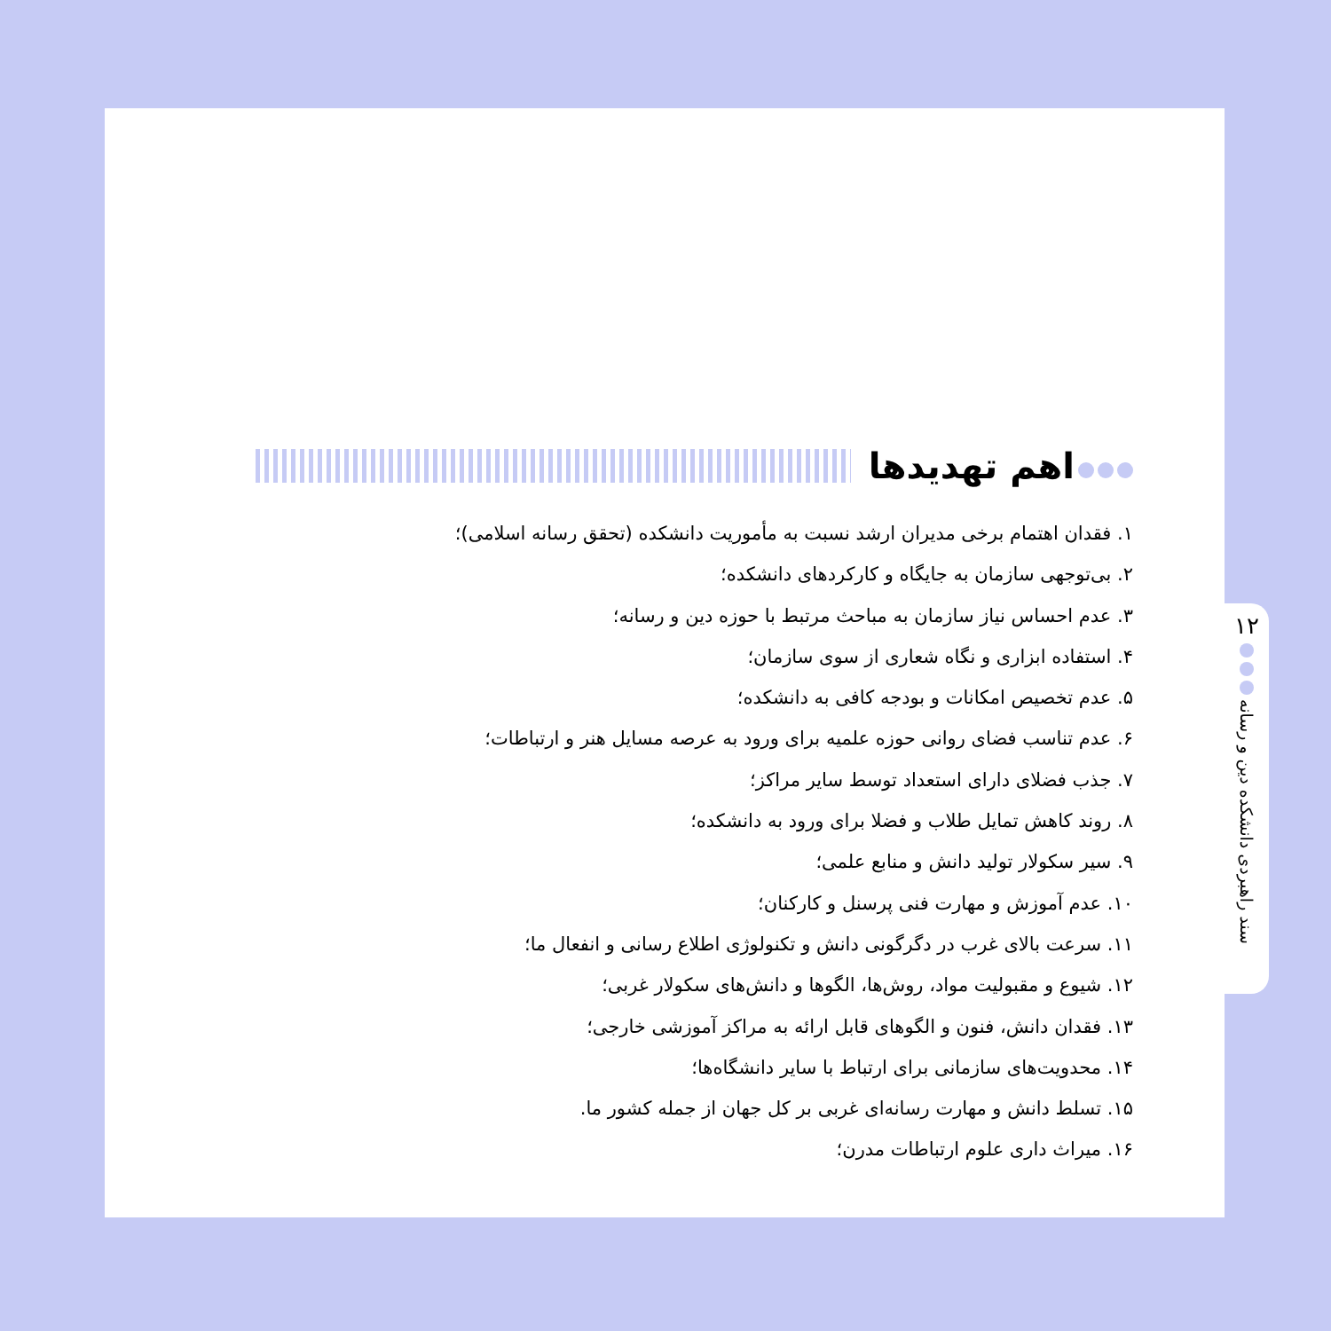اهم تهدیدها
۱. فقدان اهتمام برخی مدیران ارشد نسبت به مأموریت دانشکده (تحقق رسانه اسلامی)؛
۲. بی‌توجهی سازمان به جایگاه و کارکردهای دانشکده؛
۳. عدم احساس نیاز سازمان به مباحث مرتبط با حوزه دین و رسانه؛
۴. استفاده ابزاری و نگاه شعاری از سوی سازمان؛
۵. عدم تخصیص امکانات و بودجه کافی به دانشکده؛
۶. عدم تناسب فضای روانی حوزه علمیه برای ورود به عرصه مسایل هنر و ارتباطات؛
۷. جذب فضلای دارای استعداد توسط سایر مراکز؛
۸. روند کاهش تمایل طلاب و فضلا برای ورود به دانشکده؛
۹. سیر سکولار تولید دانش و منابع علمی؛
۱۰. عدم آموزش و مهارت فنی پرسنل و کارکنان؛
۱۱. سرعت بالای غرب در دگرگونی دانش و تکنولوژی اطلاع رسانی و انفعال ما؛
۱۲. شیوع و مقبولیت مواد، روش‌ها، الگوها و دانش‌های سکولار غربی؛
۱۳. فقدان دانش، فنون و الگوهای قابل ارائه به مراکز آموزشی خارجی؛
۱۴. محدویت‌های سازمانی برای ارتباط با سایر دانشگاه‌ها؛
۱۵. تسلط دانش و مهارت رسانه‌ای غربی بر کل جهان از جمله کشور ما.
۱۶. میراث داری علوم ارتباطات مدرن؛
۱۲
سند راهبردی دانشکده دین و رسانه